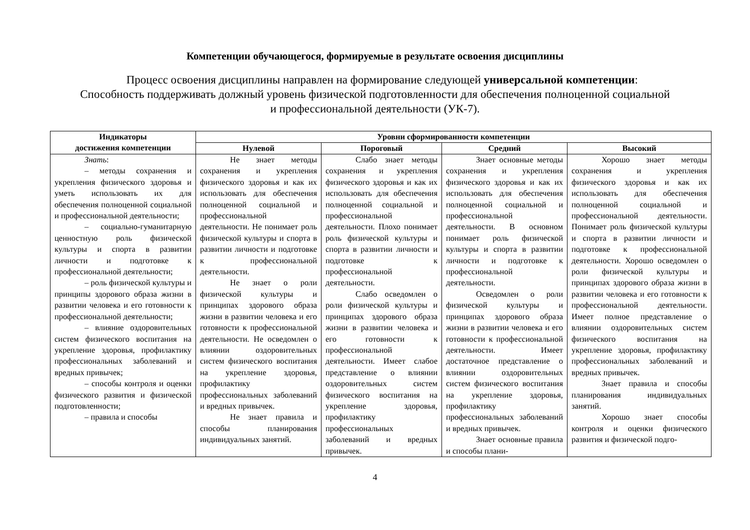Компетенции обучающегося, формируемые в результате освоения дисциплины
Процесс освоения дисциплины направлен на формирование следующей универсальной компетенции:
Способность поддерживать должный уровень физической подготовленности для обеспечения полноценной социальной
и профессиональной деятельности (УК-7).
| Индикаторы достижения компетенции | Уровни сформированности компетенции | | | |
| --- | --- | --- | --- | --- |
| | Нулевой | Пороговый | Средний | Высокий |
| Знать : – методы сохранения и укрепления физического здоровья и уметь использовать их для обеспечения полноценной социальной и профессиональной деятельности; – социально-гуманитарную ценностную роль физической культуры и спорта в развитии личности и подготовке к профессиональной деятельности; – роль физической культуры и принципы здорового образа жизни в развитии человека и его готовности к профессиональной деятельности; – влияние оздоровительных систем физического воспитания на укрепление здоровья, профилактику профессиональных заболеваний и вредных привычек; – способы контроля и оценки физического развития и физической подготовленности; – правила и способы | Не знает методы сохранения и укрепления физического здоровья и как их использовать для обеспечения полноценной социальной и профессиональной деятельности. Не понимает роль физической культуры и спорта в развитии личности и подготовке к профессиональной деятельности. Не знает о роли физической культуры и принципах здорового образа жизни в развитии человека и его готовности к профессиональной деятельности. Не осведомлен о влиянии оздоровительных систем физического воспитания на укрепление здоровья, профилактику профессиональных заболеваний и вредных привычек. Не знает правила и способы планирования индивидуальных занятий. | Слабо знает методы сохранения и укрепления физического здоровья и как их использовать для обеспечения полноценной социальной и профессиональной деятельности. Плохо понимает роль физической культуры и спорта в развитии личности и подготовке к профессиональной деятельности. Слабо осведомлен о роли физической культуры и принципах здорового образа жизни в развитии человека и его готовности к профессиональной деятельности. Имеет слабое представление о влиянии оздоровительных систем физического воспитания на укрепление здоровья, профилактику профессиональных заболеваний и вредных привычек. | Знает основные методы сохранения и укрепления физического здоровья и как их использовать для обеспечения полноценной социальной и профессиональной деятельности. В основном понимает роль физической культуры и спорта в развитии личности и подготовке к профессиональной деятельности. Осведомлен о роли физической культуры и принципах здорового образа жизни в развитии человека и его готовности к профессиональной деятельности. Имеет достаточное представление о влиянии оздоровительных систем физического воспитания на укрепление здоровья, профилактику профессиональных заболеваний и вредных привычек. Знает основные правила и способы плани- | Хорошо знает методы сохранения и укрепления физического здоровья и как их использовать для обеспечения полноценной социальной и профессиональной деятельности. Понимает роль физической культуры и спорта в развитии личности и подготовке к профессиональной деятельности. Хорошо осведомлен о роли физической культуры и принципах здорового образа жизни в развитии человека и его готовности к профессиональной деятельности. Имеет полное представление о влиянии оздоровительных систем физического воспитания на укрепление здоровья, профилактику профессиональных заболеваний и вредных привычек. Знает правила и способы планирования индивидуальных занятий. Хорошо знает способы контроля и оценки физического развития и физической подго- |
4